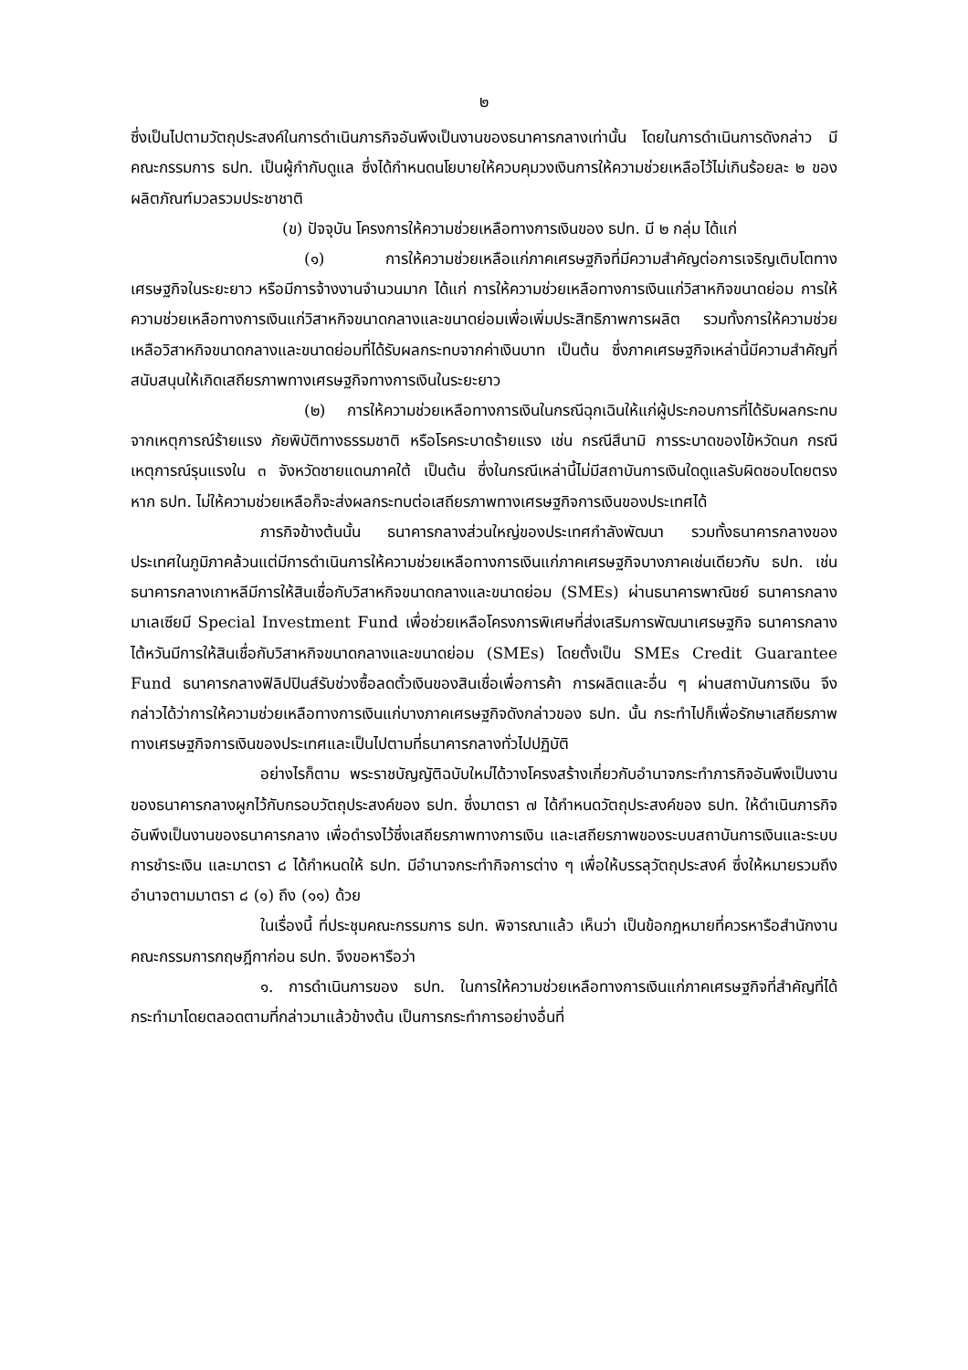๒
ซึ่งเป็นไปตามวัตถุประสงค์ในการดำเนินภารกิจอันพึงเป็นงานของธนาคารกลางเท่านั้น โดยในการดำเนินการดังกล่าว มีคณะกรรมการ ธปท. เป็นผู้กำกับดูแล ซึ่งได้กำหนดนโยบายให้ควบคุมวงเงินการให้ความช่วยเหลือไว้ไม่เกินร้อยละ ๒ ของผลิตภัณฑ์มวลรวมประชาชาติ
(ข) ปัจจุบัน โครงการให้ความช่วยเหลือทางการเงินของ ธปท. มี ๒ กลุ่ม ได้แก่
(๑) การให้ความช่วยเหลือแก่ภาคเศรษฐกิจที่มีความสำคัญต่อการเจริญเติบโตทางเศรษฐกิจในระยะยาว หรือมีการจ้างงานจำนวนมาก ได้แก่ การให้ความช่วยเหลือทางการเงินแก่วิสาหกิจขนาดย่อม การให้ความช่วยเหลือทางการเงินแก่วิสาหกิจขนาดกลางและขนาดย่อมเพื่อเพิ่มประสิทธิภาพการผลิต รวมทั้งการให้ความช่วยเหลือวิสาหกิจขนาดกลางและขนาดย่อมที่ได้รับผลกระทบจากค่าเงินบาท เป็นต้น ซึ่งภาคเศรษฐกิจเหล่านี้มีความสำคัญที่สนับสนุนให้เกิดเสถียรภาพทางเศรษฐกิจทางการเงินในระยะยาว
(๒) การให้ความช่วยเหลือทางการเงินในกรณีฉุกเฉินให้แก่ผู้ประกอบการที่ได้รับผลกระทบจากเหตุการณ์ร้ายแรง ภัยพิบัติทางธรรมชาติ หรือโรคระบาดร้ายแรง เช่น กรณีสึนามิ การระบาดของไข้หวัดนก กรณีเหตุการณ์รุนแรงใน ๓ จังหวัดชายแดนภาคใต้ เป็นต้น ซึ่งในกรณีเหล่านี้ไม่มีสถาบันการเงินใดดูแลรับผิดชอบโดยตรง หาก ธปท. ไม่ให้ความช่วยเหลือก็จะส่งผลกระทบต่อเสถียรภาพทางเศรษฐกิจการเงินของประเทศได้
ภารกิจข้างต้นนั้น ธนาคารกลางส่วนใหญ่ของประเทศกำลังพัฒนา รวมทั้งธนาคารกลางของประเทศในภูมิภาคล้วนแต่มีการดำเนินการให้ความช่วยเหลือทางการเงินแก่ภาคเศรษฐกิจบางภาคเช่นเดียวกับ ธปท. เช่น ธนาคารกลางเกาหลีมีการให้สินเชื่อกับวิสาหกิจขนาดกลางและขนาดย่อม (SMEs) ผ่านธนาคารพาณิชย์ ธนาคารกลางมาเลเซียมี Special Investment Fund เพื่อช่วยเหลือโครงการพิเศษที่ส่งเสริมการพัฒนาเศรษฐกิจ ธนาคารกลางไต้หวันมีการให้สินเชื่อกับวิสาหกิจขนาดกลางและขนาดย่อม (SMEs) โดยตั้งเป็น SMEs Credit Guarantee Fund ธนาคารกลางฟิลิปปินส์รับช่วงซื้อลดตั๋วเงินของสินเชื่อเพื่อการค้า การผลิตและอื่น ๆ ผ่านสถาบันการเงิน จึงกล่าวได้ว่าการให้ความช่วยเหลือทางการเงินแก่บางภาคเศรษฐกิจดังกล่าวของ ธปท. นั้น กระทำไปก็เพื่อรักษาเสถียรภาพทางเศรษฐกิจการเงินของประเทศและเป็นไปตามที่ธนาคารกลางทั่วไปปฏิบัติ
อย่างไรก็ตาม พระราชบัญญัติฉบับใหม่ได้วางโครงสร้างเกี่ยวกับอำนาจกระทำภารกิจอันพึงเป็นงานของธนาคารกลางผูกไว้กับกรอบวัตถุประสงค์ของ ธปท. ซึ่งมาตรา ๗ ได้กำหนดวัตถุประสงค์ของ ธปท. ให้ดำเนินภารกิจอันพึงเป็นงานของธนาคารกลาง เพื่อดำรงไว้ซึ่งเสถียรภาพทางการเงิน และเสถียรภาพของระบบสถาบันการเงินและระบบการชำระเงิน และมาตรา ๘ ได้กำหนดให้ ธปท. มีอำนาจกระทำกิจการต่าง ๆ เพื่อให้บรรลุวัตถุประสงค์ ซึ่งให้หมายรวมถึงอำนาจตามมาตรา ๘ (๑) ถึง (๑๑) ด้วย
ในเรื่องนี้ ที่ประชุมคณะกรรมการ ธปท. พิจารณาแล้ว เห็นว่า เป็นข้อกฎหมายที่ควรหารือสำนักงานคณะกรรมการกฤษฎีกาก่อน ธปท. จึงขอหารือว่า
๑. การดำเนินการของ ธปท. ในการให้ความช่วยเหลือทางการเงินแก่ภาคเศรษฐกิจที่สำคัญที่ได้กระทำมาโดยตลอดตามที่กล่าวมาแล้วข้างต้น เป็นการกระทำการอย่างอื่นที่